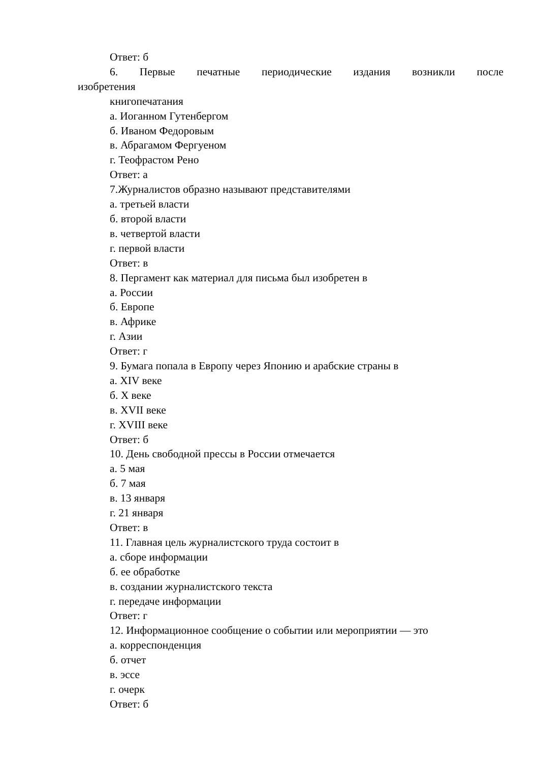Ответ: б
6. Первые печатные периодические издания возникли после
изобретения
книгопечатания
а. Иоганном Гутенбергом
б. Иваном Федоровым
в. Абрагамом Фергуеном
г. Теофрастом Рено
Ответ: а
7.Журналистов образно называют представителями
а. третьей власти
б. второй власти
в. четвертой власти
г. первой власти
Ответ: в
8. Пергамент как материал для письма был изобретен в
а. России
б. Европе
в. Африке
г. Азии
Ответ: г
9. Бумага попала в Европу через Японию и арабские страны в
а. XIV веке
б. X веке
в. XVII веке
г. XVIII веке
Ответ: б
10. День свободной прессы в России отмечается
а. 5 мая
б. 7 мая
в. 13 января
г. 21 января
Ответ: в
11. Главная цель журналистского труда состоит в
а. сборе информации
б. ее обработке
в. создании журналистского текста
г. передаче информации
Ответ: г
12. Информационное сообщение о событии или мероприятии — это
а. корреспонденция
б. отчет
в. эссе
г. очерк
Ответ: б